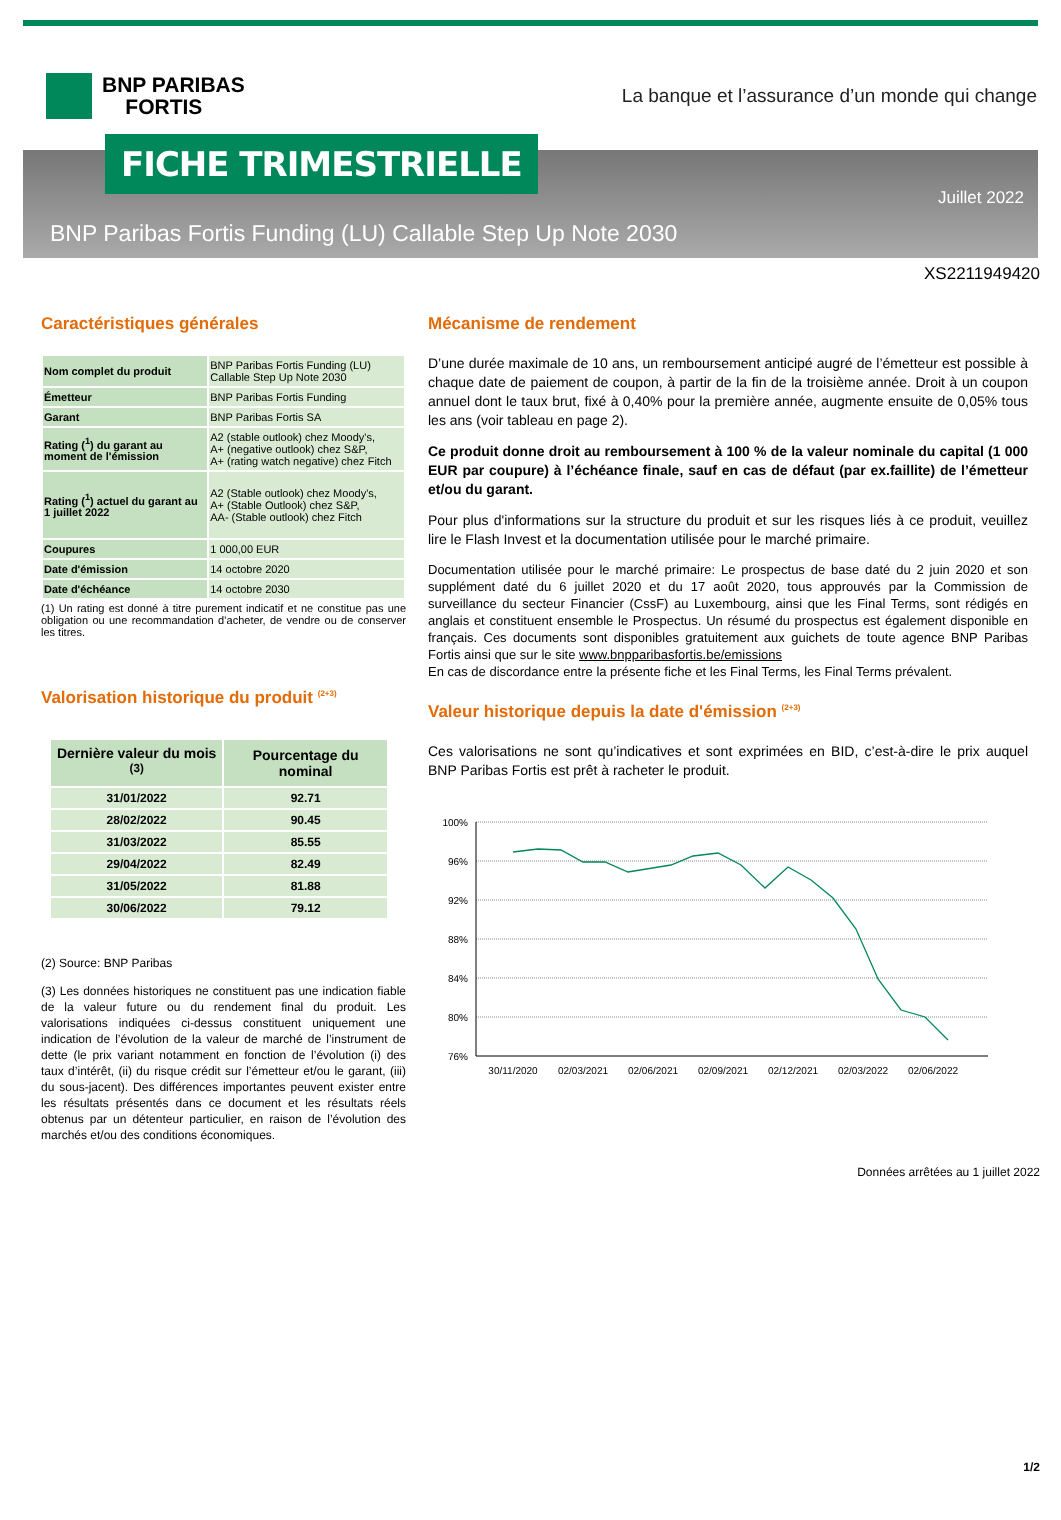BNP PARIBAS
FORTIS
La banque et l’assurance d’un monde qui change
FICHE TRIMESTRIELLE
Juillet 2022
BNP Paribas Fortis Funding (LU) Callable Step Up Note 2030
XS2211949420
Caractéristiques générales
| Nom complet du produit | BNP Paribas Fortis Funding (LU) Callable Step Up Note 2030 |
| Émetteur | BNP Paribas Fortis Funding |
| Garant | BNP Paribas Fortis SA |
| Rating (<sup>1</sup>) du garant au moment de l'émission | A2 (stable outlook) chez Moody's, A+ (negative outlook) chez S&P, A+ (rating watch negative) chez Fitch |
| Rating (<sup>1</sup>) actuel du garant au 1 juillet 2022 | A2 (Stable outlook) chez Moody's, A+ (Stable Outlook) chez S&P, AA- (Stable outlook) chez Fitch |
| Coupures | 1 000,00 EUR |
| Date d'émission | 14 octobre 2020 |
| Date d'échéance | 14 octobre 2030 |
(1) Un rating est donné à titre purement indicatif et ne constitue pas une obligation ou une recommandation d’acheter, de vendre ou de conserver les titres.
Valorisation historique du produit <sup>(2+3)</sup>
| Dernière valeur du mois <sup>(3)</sup> | Pourcentage du nominal |
| --- | --- |
| 31/01/2022 | 92.71 |
| 28/02/2022 | 90.45 |
| 31/03/2022 | 85.55 |
| 29/04/2022 | 82.49 |
| 31/05/2022 | 81.88 |
| 30/06/2022 | 79.12 |
(2) Source: BNP Paribas
(3) Les données historiques ne constituent pas une indication fiable de la valeur future ou du rendement final du produit. Les valorisations indiquées ci-dessus constituent uniquement une indication de l’évolution de la valeur de marché de l’instrument de dette (le prix variant notamment en fonction de l’évolution (i) des taux d’intérêt, (ii) du risque crédit sur l’émetteur et/ou le garant, (iii) du sous-jacent). Des différences importantes peuvent exister entre les résultats présentés dans ce document et les résultats réels obtenus par un détenteur particulier, en raison de l’évolution des marchés et/ou des conditions économiques.
Mécanisme de rendement
D’une durée maximale de 10 ans, un remboursement anticipé augré de l’émetteur est possible à chaque date de paiement de coupon, à partir de la fin de la troisième année. Droit à un coupon annuel dont le taux brut, fixé à 0,40% pour la première année, augmente ensuite de 0,05% tous les ans (voir tableau en page 2).
Ce produit donne droit au remboursement à 100 % de la valeur nominale du capital (1 000 EUR par coupure) à l’échéance finale, sauf en cas de défaut (par ex.faillite) de l’émetteur et/ou du garant.
Pour plus d'informations sur la structure du produit et sur les risques liés à ce produit, veuillez lire le Flash Invest et la documentation utilisée pour le marché primaire.
Documentation utilisée pour le marché primaire: Le prospectus de base daté du 2 juin 2020 et son supplément daté du 6 juillet 2020 et du 17 août 2020, tous approuvés par la Commission de surveillance du secteur Financier (CssF) au Luxembourg, ainsi que les Final Terms, sont rédigés en anglais et constituent ensemble le Prospectus. Un résumé du prospectus est également disponible en français. Ces documents sont disponibles gratuitement aux guichets de toute agence BNP Paribas Fortis ainsi que sur le site www.bnpparibasfortis.be/emissions
En cas de discordance entre la présente fiche et les Final Terms, les Final Terms prévalent.
Valeur historique depuis la date d'émission <sup>(2+3)</sup>
Ces valorisations ne sont qu’indicatives et sont exprimées en BID, c’est-à-dire le prix auquel BNP Paribas Fortis est prêt à racheter le produit.
100%
96%
92%
88%
84%
80%
76%
30/11/2020
02/03/2021
02/06/2021
02/09/2021
02/12/2021
02/03/2022
02/06/2022
Données arrêtées au 1 juillet 2022
1/2